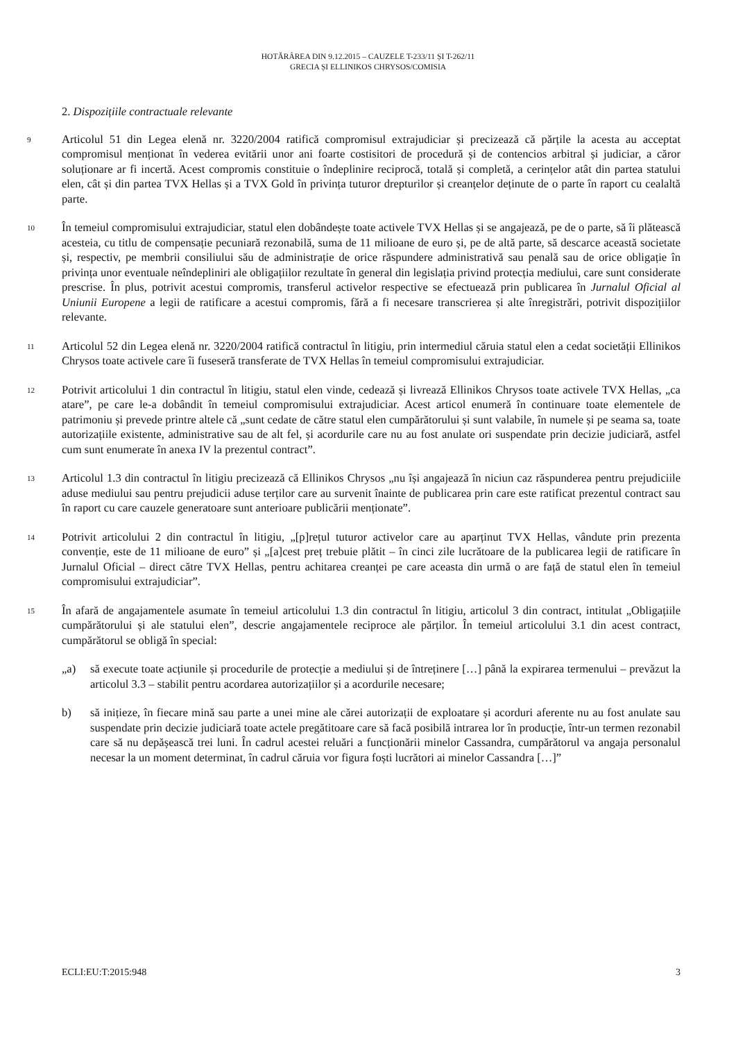HOTĂRÂREA DIN 9.12.2015 – CAUZELE T-233/11 ȘI T-262/11
GRECIA ȘI ELLINIKOS CHRYSOS/COMISIA
2. Dispozițiile contractuale relevante
9
Articolul 51 din Legea elenă nr. 3220/2004 ratifică compromisul extrajudiciar și precizează că părțile la acesta au acceptat compromisul menționat în vederea evitării unor ani foarte costisitori de procedură și de contencios arbitral și judiciar, a căror soluționare ar fi incertă. Acest compromis constituie o îndeplinire reciprocă, totală și completă, a cerințelor atât din partea statului elen, cât și din partea TVX Hellas și a TVX Gold în privința tuturor drepturilor și creanțelor deținute de o parte în raport cu cealaltă parte.
10
În temeiul compromisului extrajudiciar, statul elen dobândește toate activele TVX Hellas și se angajează, pe de o parte, să îi plătească acesteia, cu titlu de compensație pecuniară rezonabilă, suma de 11 milioane de euro și, pe de altă parte, să descarce această societate și, respectiv, pe membrii consiliului său de administrație de orice răspundere administrativă sau penală sau de orice obligație în privința unor eventuale neîndepliniri ale obligațiilor rezultate în general din legislația privind protecția mediului, care sunt considerate prescrise. În plus, potrivit acestui compromis, transferul activelor respective se efectuează prin publicarea în Jurnalul Oficial al Uniunii Europene a legii de ratificare a acestui compromis, fără a fi necesare transcrierea și alte înregistrări, potrivit dispozițiilor relevante.
11
Articolul 52 din Legea elenă nr. 3220/2004 ratifică contractul în litigiu, prin intermediul căruia statul elen a cedat societății Ellinikos Chrysos toate activele care îi fuseseră transferate de TVX Hellas în temeiul compromisului extrajudiciar.
12
Potrivit articolului 1 din contractul în litigiu, statul elen vinde, cedează și livrează Ellinikos Chrysos toate activele TVX Hellas, „ca atare”, pe care le-a dobândit în temeiul compromisului extrajudiciar. Acest articol enumeră în continuare toate elementele de patrimoniu și prevede printre altele că „sunt cedate de către statul elen cumpărătorului și sunt valabile, în numele și pe seama sa, toate autorizațiile existente, administrative sau de alt fel, și acordurile care nu au fost anulate ori suspendate prin decizie judiciară, astfel cum sunt enumerate în anexa IV la prezentul contract”.
13
Articolul 1.3 din contractul în litigiu precizează că Ellinikos Chrysos „nu își angajează în niciun caz răspunderea pentru prejudiciile aduse mediului sau pentru prejudicii aduse terților care au survenit înainte de publicarea prin care este ratificat prezentul contract sau în raport cu care cauzele generatoare sunt anterioare publicării menționate”.
14
Potrivit articolului 2 din contractul în litigiu, „[p]rețul tuturor activelor care au aparținut TVX Hellas, vândute prin prezenta convenție, este de 11 milioane de euro” și „[a]cest preț trebuie plătit – în cinci zile lucrătoare de la publicarea legii de ratificare în Jurnalul Oficial – direct către TVX Hellas, pentru achitarea creanței pe care aceasta din urmă o are față de statul elen în temeiul compromisului extrajudiciar”.
15
În afară de angajamentele asumate în temeiul articolului 1.3 din contractul în litigiu, articolul 3 din contract, intitulat „Obligațiile cumpărătorului și ale statului elen”, descrie angajamentele reciproce ale părților. În temeiul articolului 3.1 din acest contract, cumpărătorul se obligă în special:
„a) să execute toate acțiunile și procedurile de protecție a mediului și de întreținere […] până la expirarea termenului – prevăzut la articolul 3.3 – stabilit pentru acordarea autorizațiilor și a acordurile necesare;
b) să inițieze, în fiecare mină sau parte a unei mine ale cărei autorizații de exploatare și acorduri aferente nu au fost anulate sau suspendate prin decizie judiciară toate actele pregătitoare care să facă posibilă intrarea lor în producție, într-un termen rezonabil care să nu depășească trei luni. În cadrul acestei reluări a funcționării minelor Cassandra, cumpărătorul va angaja personalul necesar la un moment determinat, în cadrul căruia vor figura foști lucrători ai minelor Cassandra […]”
ECLI:EU:T:2015:948 3